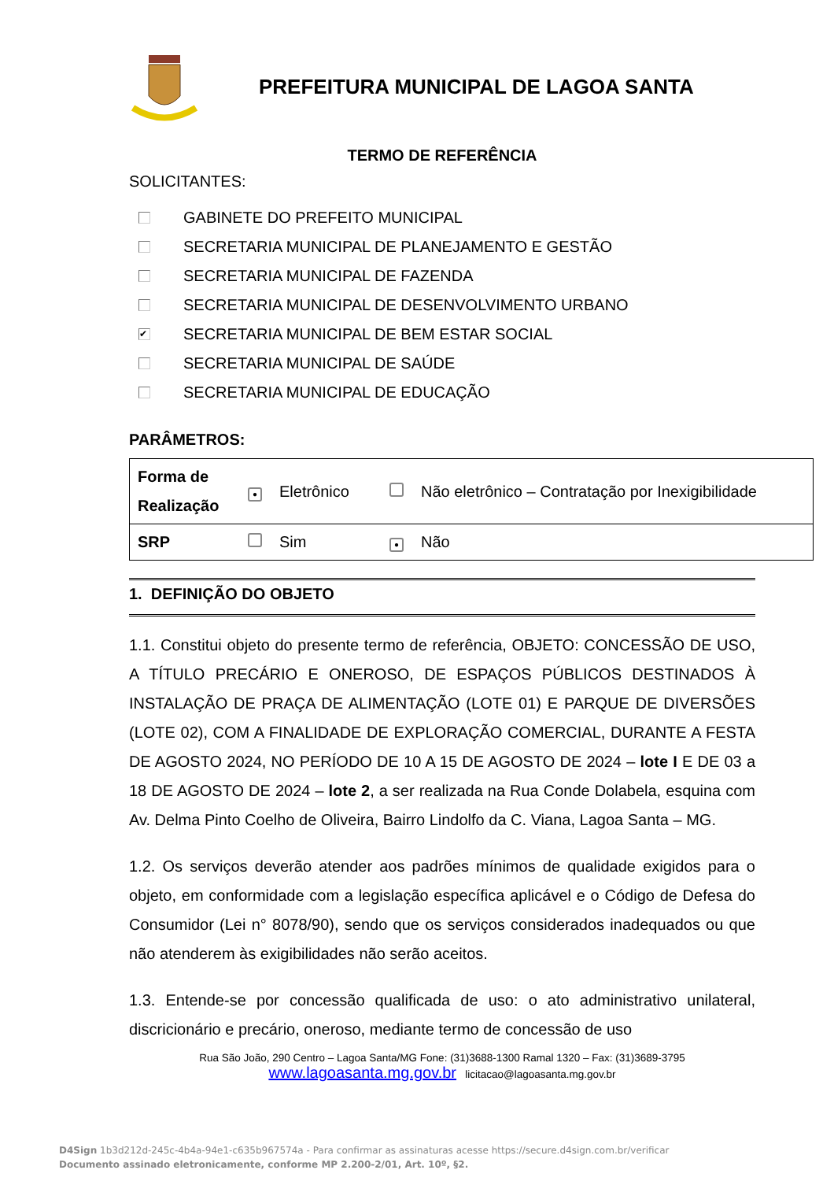PREFEITURA MUNICIPAL DE LAGOA SANTA
TERMO DE REFERÊNCIA
SOLICITANTES:
GABINETE DO PREFEITO MUNICIPAL
SECRETARIA MUNICIPAL DE PLANEJAMENTO E GESTÃO
SECRETARIA MUNICIPAL DE FAZENDA
SECRETARIA MUNICIPAL DE DESENVOLVIMENTO URBANO
✔ SECRETARIA MUNICIPAL DE BEM ESTAR SOCIAL
SECRETARIA MUNICIPAL DE SAÚDE
SECRETARIA MUNICIPAL DE EDUCAÇÃO
PARÂMETROS:
| Forma de Realização | ● | Eletrônico | | Não eletrônico – Contratação por Inexigibilidade |
| SRP | | Sim | ● | Não |
1. DEFINIÇÃO DO OBJETO
1.1. Constitui objeto do presente termo de referência, OBJETO: CONCESSÃO DE USO, A TÍTULO PRECÁRIO E ONEROSO, DE ESPAÇOS PÚBLICOS DESTINADOS À INSTALAÇÃO DE PRAÇA DE ALIMENTAÇÃO (LOTE 01) E PARQUE DE DIVERSÕES (LOTE 02), COM A FINALIDADE DE EXPLORAÇÃO COMERCIAL, DURANTE A FESTA DE AGOSTO 2024, NO PERÍODO DE 10 A 15 DE AGOSTO DE 2024 – lote I E DE 03 a 18 DE AGOSTO DE 2024 – lote 2, a ser realizada na Rua Conde Dolabela, esquina com Av. Delma Pinto Coelho de Oliveira, Bairro Lindolfo da C. Viana, Lagoa Santa – MG.
1.2. Os serviços deverão atender aos padrões mínimos de qualidade exigidos para o objeto, em conformidade com a legislação específica aplicável e o Código de Defesa do Consumidor (Lei n° 8078/90), sendo que os serviços considerados inadequados ou que não atenderem às exigibilidades não serão aceitos.
1.3. Entende-se por concessão qualificada de uso: o ato administrativo unilateral, discricionário e precário, oneroso, mediante termo de concessão de uso
Rua São João, 290 Centro – Lagoa Santa/MG Fone: (31)3688-1300 Ramal 1320 – Fax: (31)3689-3795
www.lagoasanta.mg.gov.br licitacao@lagoasanta.mg.gov.br
D4Sign 1b3d212d-245c-4b4a-94e1-c635b967574a - Para confirmar as assinaturas acesse https://secure.d4sign.com.br/verificar
Documento assinado eletronicamente, conforme MP 2.200-2/01, Art. 10º, §2.